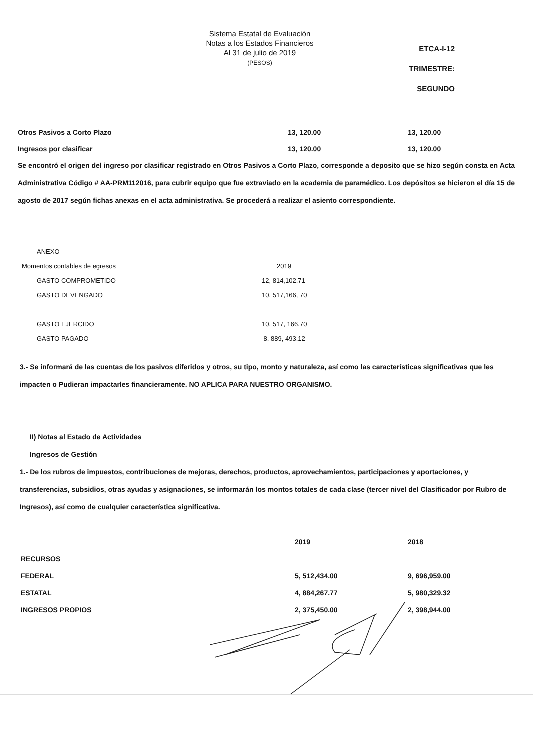Sistema Estatal de Evaluación
Notas a los Estados Financieros
Al 31 de julio de 2019
(PESOS)
ETCA-I-12
TRIMESTRE: SEGUNDO
| Otros Pasivos a Corto Plazo | 13, 120.00 | 13, 120.00 |
| Ingresos por clasificar | 13, 120.00 | 13, 120.00 |
Se encontró el origen del ingreso por clasificar registrado en Otros Pasivos a Corto Plazo, corresponde a deposito que se hizo según consta en Acta Administrativa Código # AA-PRM112016, para cubrir equipo que fue extraviado en la academia de paramédico. Los depósitos se hicieron el día 15 de agosto de 2017 según fichas anexas en el acta administrativa. Se procederá a realizar el asiento correspondiente.
| ANEXO | |
| Momentos contables de egresos | 2019 |
| GASTO COMPROMETIDO | 12, 814,102.71 |
| GASTO DEVENGADO | 10, 517,166, 70 |
| GASTO EJERCIDO | 10, 517, 166.70 |
| GASTO PAGADO | 8, 889, 493.12 |
3.- Se informará de las cuentas de los pasivos diferidos y otros, su tipo, monto y naturaleza, así como las características significativas que les impacten o Pudieran impactarles financieramente. NO APLICA PARA NUESTRO ORGANISMO.
II) Notas al Estado de Actividades
Ingresos de Gestión
1.- De los rubros de impuestos, contribuciones de mejoras, derechos, productos, aprovechamientos, participaciones y aportaciones, y transferencias, subsidios, otras ayudas y asignaciones, se informarán los montos totales de cada clase (tercer nivel del Clasificador por Rubro de Ingresos), así como de cualquier característica significativa.
| | 2019 | 2018 |
| RECURSOS | | |
| FEDERAL | 5, 512,434.00 | 9, 696,959.00 |
| ESTATAL | 4, 884,267.77 | 5, 980,329.32 |
| INGRESOS PROPIOS | 2, 375,450.00 | 2, 398,944.00 |